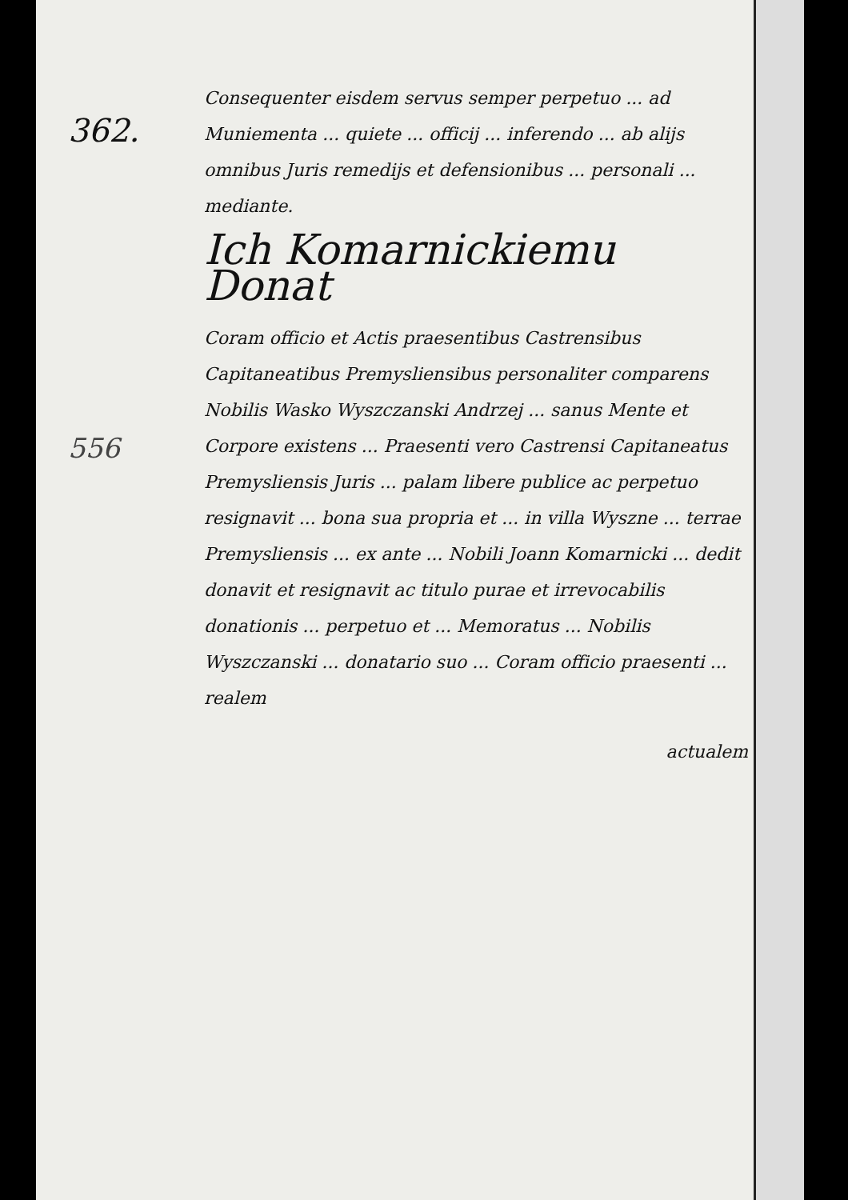362.
Consequenter eisdem servus semper perpetuo ... ad Muniementa ... quiete ... officij ... inferendo ... ab alijs omnibus Juris remedijs et defensionibus ... personali ... mediante.
Ich Komarnickiemu Donat
Coram officio et Actis praesentibus Castrensibus Capitaneatibus Premysliensibus personaliter comparens Nobilis Wasko Wyszczanski Andrzej ... sanus Mente et Corpore existens ... Praesenti vero Castrensi Capitaneatus Premysliensis Juris ... palam libere publice ac perpetuo resignavit ... bona sua propria et ... in villa Wyszne ... terrae Premysliensis ... ex ante ... Nobili Joann Komarnicki ... dedit donavit et resignavit ac titulo purae et irrevocabilis donationis ... perpetuo et ... Memoratus ... Nobilis Wyszczanski ... donatario suo ... Coram officio praesenti ... realem
actualem
556